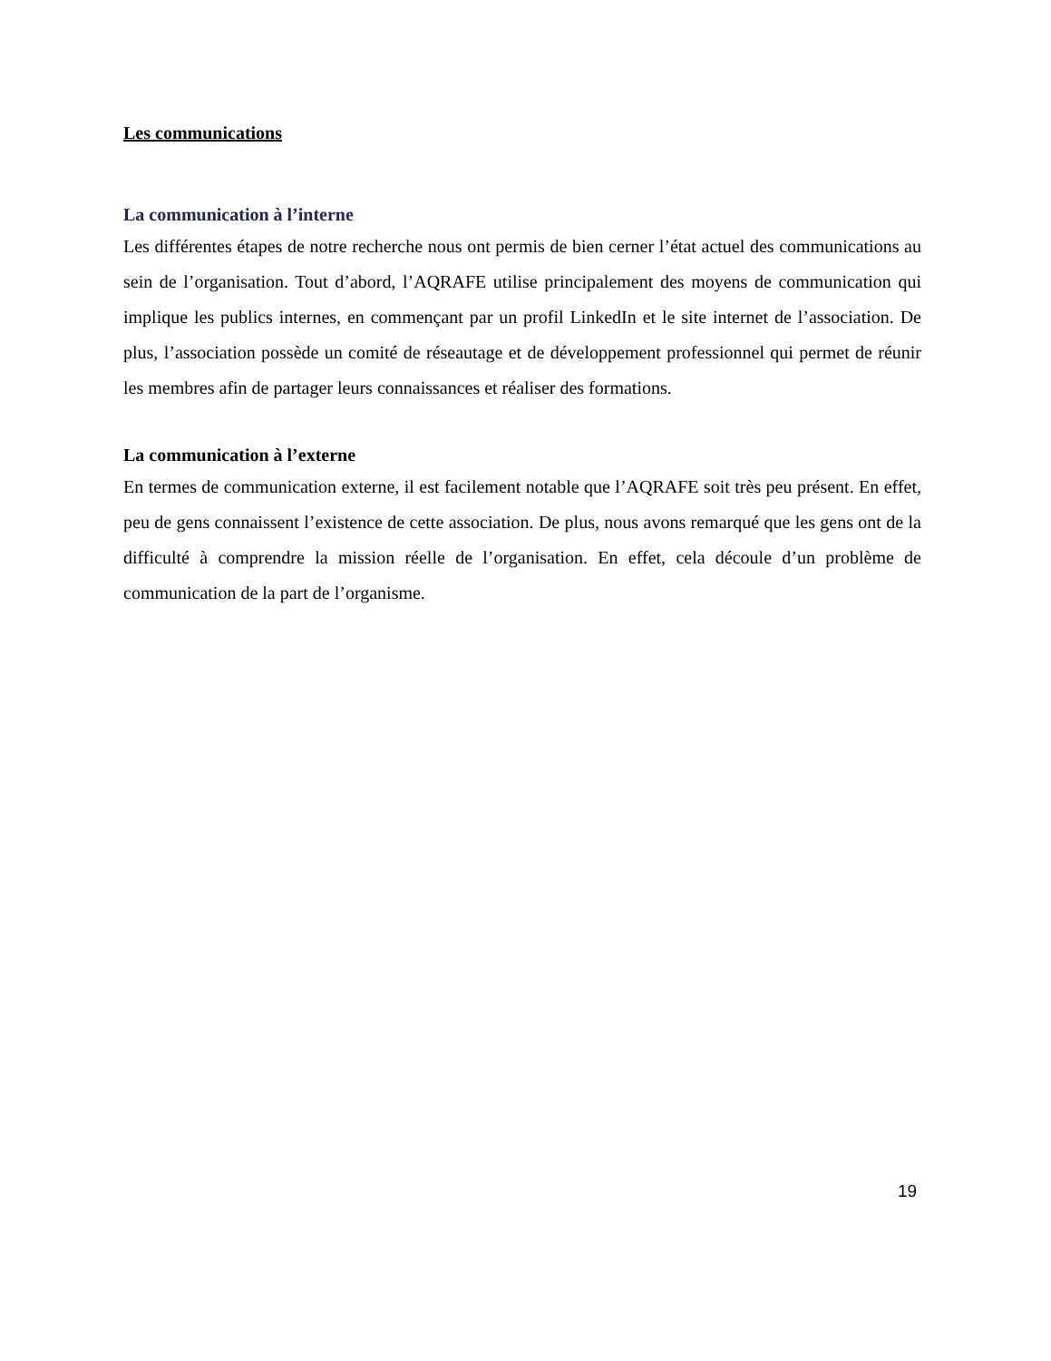Les communications
La communication à l’interne
Les différentes étapes de notre recherche nous ont permis de bien cerner l’état actuel des communications au sein de l’organisation. Tout d’abord, l’AQRAFE utilise principalement des moyens de communication qui implique les publics internes, en commençant par un profil LinkedIn et le site internet de l’association. De plus, l’association possède un comité de réseautage et de développement professionnel qui permet de réunir les membres afin de partager leurs connaissances et réaliser des formations.
La communication à l’externe
En termes de communication externe, il est facilement notable que l’AQRAFE soit très peu présent. En effet, peu de gens connaissent l’existence de cette association. De plus, nous avons remarqué que les gens ont de la difficulté à comprendre la mission réelle de l’organisation. En effet, cela découle d’un problème de communication de la part de l’organisme.
19